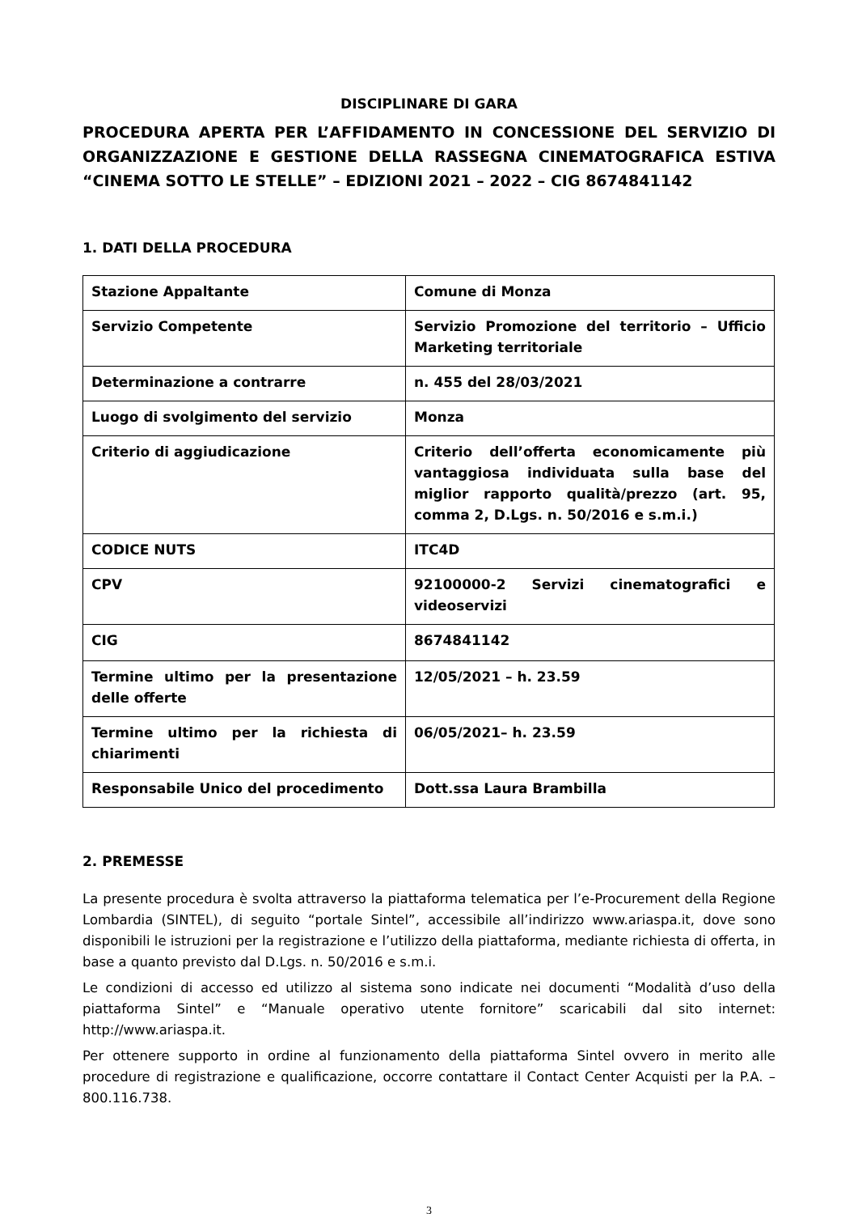DISCIPLINARE DI GARA
PROCEDURA APERTA PER L’AFFIDAMENTO IN CONCESSIONE DEL SERVIZIO DI ORGANIZZAZIONE E GESTIONE DELLA RASSEGNA CINEMATOGRAFICA ESTIVA “CINEMA SOTTO LE STELLE” – EDIZIONI 2021 – 2022 – CIG 8674841142
1. DATI DELLA PROCEDURA
| Stazione Appaltante | Comune di Monza |
| Servizio Competente | Servizio Promozione del territorio – Ufficio Marketing territoriale |
| Determinazione a contrarre | n. 455 del 28/03/2021 |
| Luogo di svolgimento del servizio | Monza |
| Criterio di aggiudicazione | Criterio dell’offerta economicamente più vantaggiosa individuata sulla base del miglior rapporto qualità/prezzo (art. 95, comma 2, D.Lgs. n. 50/2016 e s.m.i.) |
| CODICE NUTS | ITC4D |
| CPV | 92100000-2 Servizi cinematografici e videoservizi |
| CIG | 8674841142 |
| Termine ultimo per la presentazione delle offerte | 12/05/2021 – h. 23.59 |
| Termine ultimo per la richiesta di chiarimenti | 06/05/2021– h. 23.59 |
| Responsabile Unico del procedimento | Dott.ssa Laura Brambilla |
2. PREMESSE
La presente procedura è svolta attraverso la piattaforma telematica per l’e-Procurement della Regione Lombardia (SINTEL), di seguito “portale Sintel”, accessibile all’indirizzo www.ariaspa.it, dove sono disponibili le istruzioni per la registrazione e l’utilizzo della piattaforma, mediante richiesta di offerta, in base a quanto previsto dal D.Lgs. n. 50/2016 e s.m.i.
Le condizioni di accesso ed utilizzo al sistema sono indicate nei documenti “Modalità d’uso della piattaforma Sintel” e “Manuale operativo utente fornitore” scaricabili dal sito internet: http://www.ariaspa.it.
Per ottenere supporto in ordine al funzionamento della piattaforma Sintel ovvero in merito alle procedure di registrazione e qualificazione, occorre contattare il Contact Center Acquisti per la P.A. – 800.116.738.
3